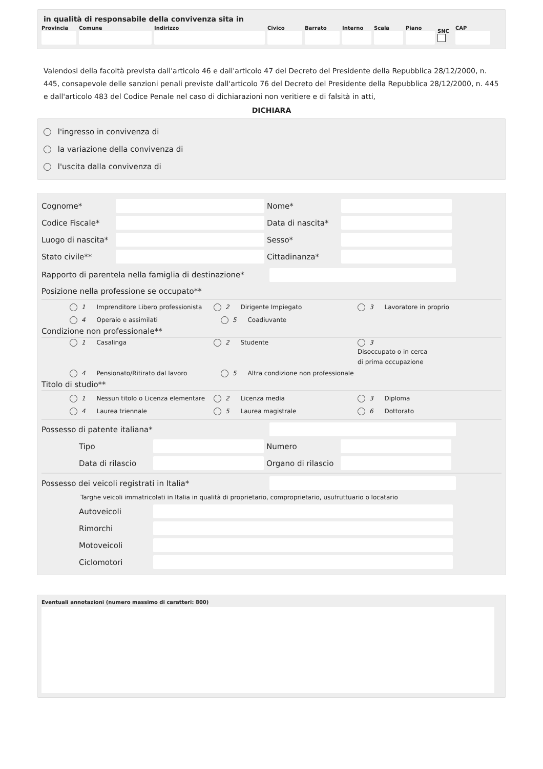in qualità di responsabile della convivenza sita in
Provincia Comune Indirizzo Civico Barrato Interno Scala Piano SNC CAP
Valendosi della facoltà prevista dall'articolo 46 e dall'articolo 47 del Decreto del Presidente della Repubblica 28/12/2000, n. 445, consapevole delle sanzioni penali previste dall'articolo 76 del Decreto del Presidente della Repubblica 28/12/2000, n. 445 e dall'articolo 483 del Codice Penale nel caso di dichiarazioni non veritiere e di falsità in atti,
DICHIARA
l'ingresso in convivenza di
la variazione della convivenza di
l'uscita dalla convivenza di
Cognome* Nome*
Codice Fiscale*
Data di nascita*
Luogo di nascita*
Sesso*
Stato civile** Cittadinanza*
Rapporto di parentela nella famiglia di destinazione*
Posizione nella professione se occupato**
1 Imprenditore Libero professionista 2 Dirigente Impiegato 3 Lavoratore in proprio
4 Operaio e assimilati 5 Coadiuvante
Condizione non professionale**
1 Casalinga 2 Studente 3
Disoccupato o in cerca
di prima occupazione
4 Pensionato/Ritirato dal lavoro 5 Altra condizione non professionale
Titolo di studio**
1 Nessun titolo o Licenza elementare 2 Licenza media 3 Diploma
4 Laurea triennale 5 Laurea magistrale 6 Dottorato
Possesso di patente italiana*
Tipo Numero
Data di rilascio
Organo di rilascio
Possesso dei veicoli registrati in Italia*
Targhe veicoli immatricolati in Italia in qualità di proprietario, comproprietario, usufruttuario o locatario
Autoveicoli
Rimorchi
Motoveicoli
Ciclomotori
Eventuali annotazioni (numero massimo di caratteri: 800)